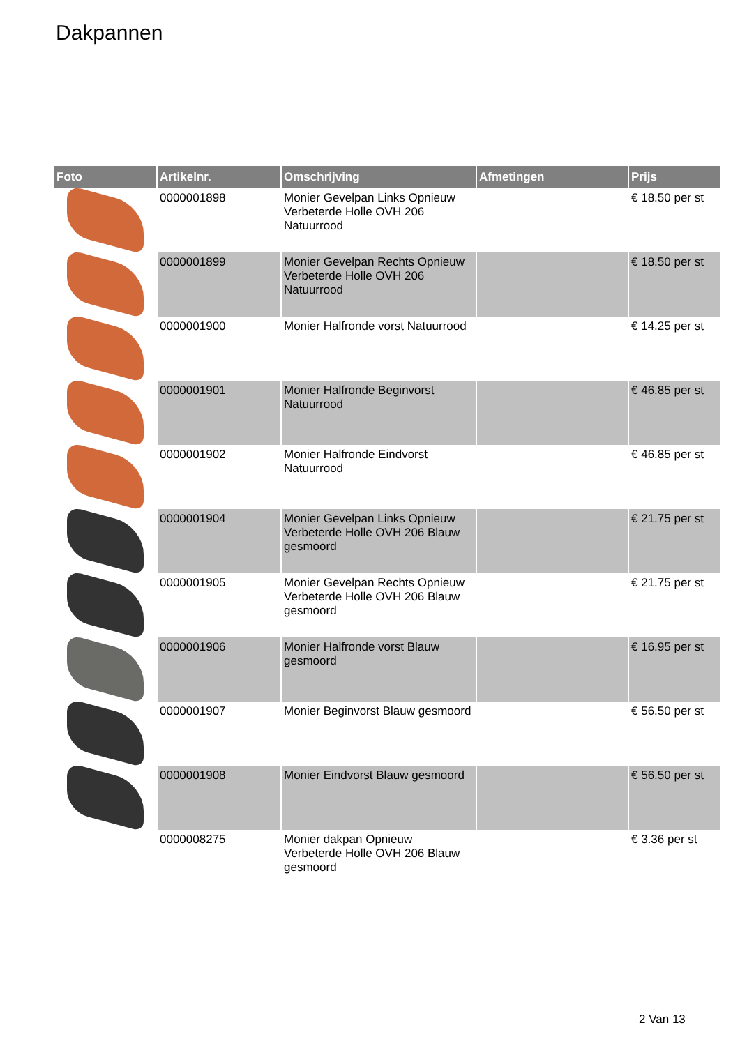Dakpannen
| Foto | Artikelnr. | Omschrijving | Afmetingen | Prijs |
| --- | --- | --- | --- | --- |
| | 0000001898 | Monier Gevelpan Links Opnieuw Verbeterde Holle OVH 206 Natuurrood | | € 18.50 per st |
| | 0000001899 | Monier Gevelpan Rechts Opnieuw Verbeterde Holle OVH 206 Natuurrood | | € 18.50 per st |
| | 0000001900 | Monier Halfronde vorst Natuurrood | | € 14.25 per st |
| | 0000001901 | Monier Halfronde Beginvorst Natuurrood | | € 46.85 per st |
| | 0000001902 | Monier Halfronde Eindvorst Natuurrood | | € 46.85 per st |
| | 0000001904 | Monier Gevelpan Links Opnieuw Verbeterde Holle OVH 206 Blauw gesmoord | | € 21.75 per st |
| | 0000001905 | Monier Gevelpan Rechts Opnieuw Verbeterde Holle OVH 206 Blauw gesmoord | | € 21.75 per st |
| | 0000001906 | Monier Halfronde vorst Blauw gesmoord | | € 16.95 per st |
| | 0000001907 | Monier Beginvorst Blauw gesmoord | | € 56.50 per st |
| | 0000001908 | Monier Eindvorst Blauw gesmoord | | € 56.50 per st |
| | 0000008275 | Monier dakpan Opnieuw Verbeterde Holle OVH 206 Blauw gesmoord | | € 3.36 per st |
2 Van 13